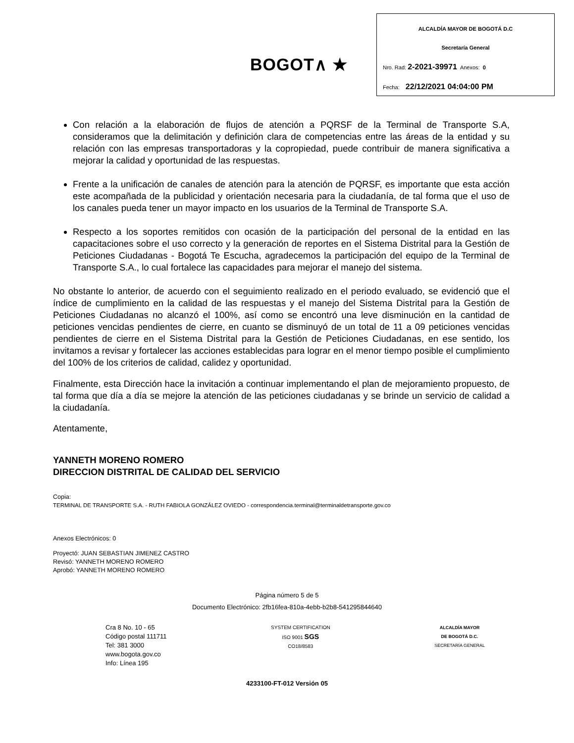BOGOT∧ ★
ALCALDÍA MAYOR DE BOGOTÁ D.C
Secretaría General
Nro. Rad: 2-2021-39971 Anexos: 0
Fecha: 22/12/2021 04:04:00 PM
Con relación a la elaboración de flujos de atención a PQRSF de la Terminal de Transporte S.A, consideramos que la delimitación y definición clara de competencias entre las áreas de la entidad y su relación con las empresas transportadoras y la copropiedad, puede contribuir de manera significativa a mejorar la calidad y oportunidad de las respuestas.
Frente a la unificación de canales de atención para la atención de PQRSF, es importante que esta acción este acompañada de la publicidad y orientación necesaria para la ciudadanía, de tal forma que el uso de los canales pueda tener un mayor impacto en los usuarios de la Terminal de Transporte S.A.
Respecto a los soportes remitidos con ocasión de la participación del personal de la entidad en las capacitaciones sobre el uso correcto y la generación de reportes en el Sistema Distrital para la Gestión de Peticiones Ciudadanas - Bogotá Te Escucha, agradecemos la participación del equipo de la Terminal de Transporte S.A., lo cual fortalece las capacidades para mejorar el manejo del sistema.
No obstante lo anterior, de acuerdo con el seguimiento realizado en el periodo evaluado, se evidenció que el índice de cumplimiento en la calidad de las respuestas y el manejo del Sistema Distrital para la Gestión de Peticiones Ciudadanas no alcanzó el 100%, así como se encontró una leve disminución en la cantidad de peticiones vencidas pendientes de cierre, en cuanto se disminuyó de un total de 11 a 09 peticiones vencidas pendientes de cierre en el Sistema Distrital para la Gestión de Peticiones Ciudadanas, en ese sentido, los invitamos a revisar y fortalecer las acciones establecidas para lograr en el menor tiempo posible el cumplimiento del 100% de los criterios de calidad, calidez y oportunidad.
Finalmente, esta Dirección hace la invitación a continuar implementando el plan de mejoramiento propuesto, de tal forma que día a día se mejore la atención de las peticiones ciudadanas y se brinde un servicio de calidad a la ciudadanía.
Atentamente,
YANNETH MORENO ROMERO
DIRECCION DISTRITAL DE CALIDAD DEL SERVICIO
Copia:
TERMINAL DE TRANSPORTE S.A. - RUTH FABIOLA GONZÁLEZ OVIEDO - correspondencia.terminal@terminaldetransporte.gov.co
Anexos Electrónicos: 0
Proyectó: JUAN SEBASTIAN JIMENEZ CASTRO
Revisó: YANNETH MORENO ROMERO
Aprobó: YANNETH MORENO ROMERO
Página número 5 de 5
Documento Electrónico: 2fb16fea-810a-4ebb-b2b8-541295844640
Cra 8 No. 10 - 65
Código postal 111711
Tel: 381 3000
www.bogota.gov.co
Info: Línea 195
SYSTEM CERTIFICATION
ISO 9001 SGS
CO18/8583
ALCALDÍA MAYOR
DE BOGOTÁ D.C.
SECRETARÍA GENERAL
4233100-FT-012 Versión 05